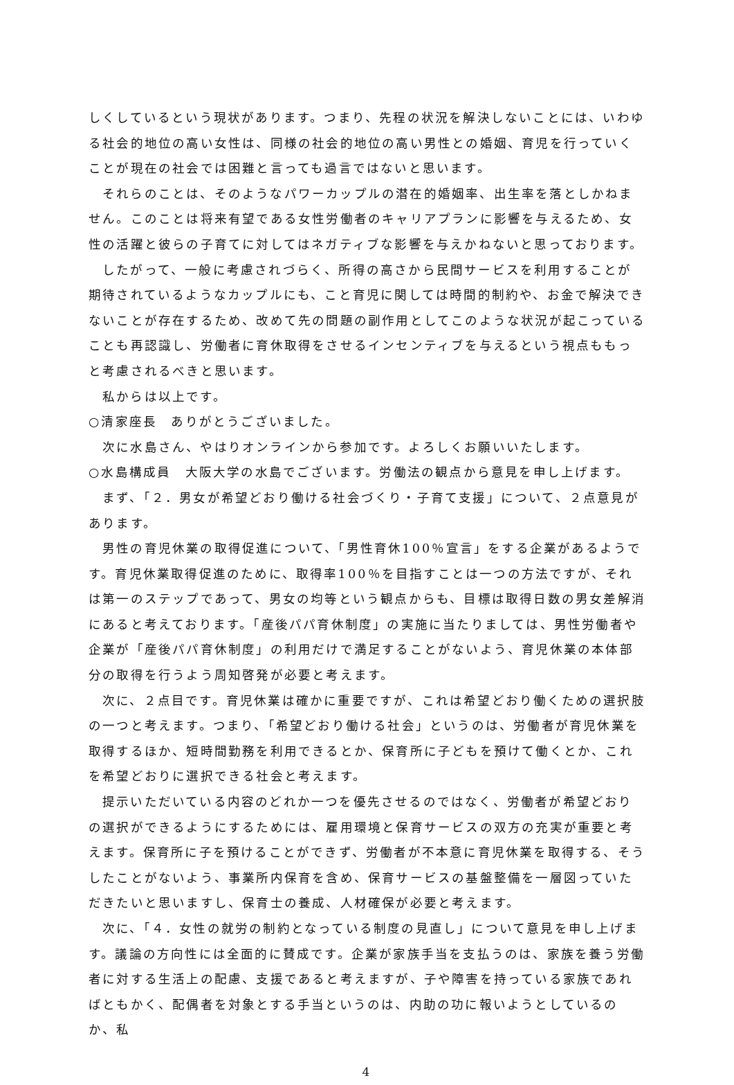しくしているという現状があります。つまり、先程の状況を解決しないことには、いわゆる社会的地位の高い女性は、同様の社会的地位の高い男性との婚姻、育児を行っていくことが現在の社会では困難と言っても過言ではないと思います。
それらのことは、そのようなパワーカップルの潜在的婚姻率、出生率を落としかねません。このことは将来有望である女性労働者のキャリアプランに影響を与えるため、女性の活躍と彼らの子育てに対してはネガティブな影響を与えかねないと思っております。
したがって、一般に考慮されづらく、所得の高さから民間サービスを利用することが期待されているようなカップルにも、こと育児に関しては時間的制約や、お金で解決できないことが存在するため、改めて先の問題の副作用としてこのような状況が起こっていることも再認識し、労働者に育休取得をさせるインセンティブを与えるという視点ももっと考慮されるべきと思います。
私からは以上です。
○清家座長　ありがとうございました。
次に水島さん、やはりオンラインから参加です。よろしくお願いいたします。
○水島構成員　大阪大学の水島でございます。労働法の観点から意見を申し上げます。
まず、「２．男女が希望どおり働ける社会づくり・子育て支援」について、２点意見があります。
男性の育児休業の取得促進について、「男性育休100％宣言」をする企業があるようです。育児休業取得促進のために、取得率100％を目指すことは一つの方法ですが、それは第一のステップであって、男女の均等という観点からも、目標は取得日数の男女差解消にあると考えております。「産後パパ育休制度」の実施に当たりましては、男性労働者や企業が「産後パパ育休制度」の利用だけで満足することがないよう、育児休業の本体部分の取得を行うよう周知啓発が必要と考えます。
次に、２点目です。育児休業は確かに重要ですが、これは希望どおり働くための選択肢の一つと考えます。つまり、「希望どおり働ける社会」というのは、労働者が育児休業を取得するほか、短時間勤務を利用できるとか、保育所に子どもを預けて働くとか、これを希望どおりに選択できる社会と考えます。
提示いただいている内容のどれか一つを優先させるのではなく、労働者が希望どおりの選択ができるようにするためには、雇用環境と保育サービスの双方の充実が重要と考えます。保育所に子を預けることができず、労働者が不本意に育児休業を取得する、そうしたことがないよう、事業所内保育を含め、保育サービスの基盤整備を一層図っていただきたいと思いますし、保育士の養成、人材確保が必要と考えます。
次に、「４．女性の就労の制約となっている制度の見直し」について意見を申し上げます。議論の方向性には全面的に賛成です。企業が家族手当を支払うのは、家族を養う労働者に対する生活上の配慮、支援であると考えますが、子や障害を持っている家族であればともかく、配偶者を対象とする手当というのは、内助の功に報いようとしているのか、私
4